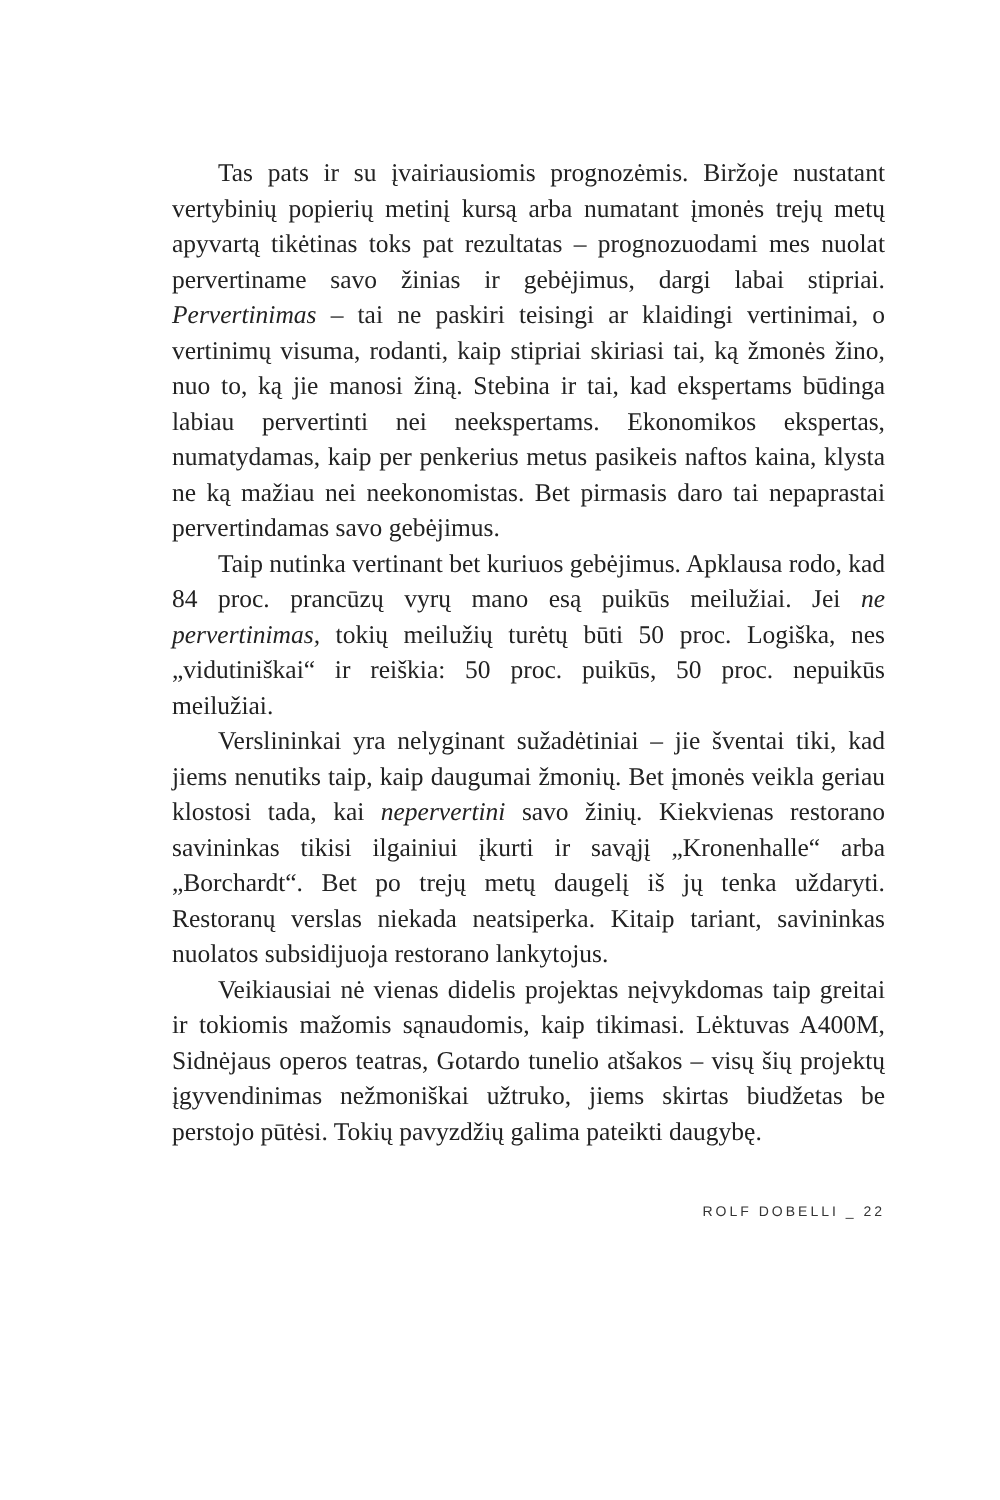Tas pats ir su įvairiausiomis prognozėmis. Biržoje nustatant vertybinių popierių metinį kursą arba numatant įmonės trejų metų apyvartą tikėtinas toks pat rezultatas – prognozuodami mes nuolat pervertiname savo žinias ir gebėjimus, dargi labai stipriai. Pervertinimas – tai ne paskiri teisingi ar klaidingi vertinimai, o vertinimų visuma, rodanti, kaip stipriai skiriasi tai, ką žmonės žino, nuo to, ką jie manosi žiną. Stebina ir tai, kad ekspertams būdinga labiau pervertinti nei neekspertams. Ekonomikos ekspertas, numatydamas, kaip per penkerius metus pasikeis naftos kaina, klysta ne ką mažiau nei neekonomistas. Bet pirmasis daro tai nepaprastai pervertindamas savo gebėjimus.
Taip nutinka vertinant bet kuriuos gebėjimus. Apklausa rodo, kad 84 proc. prancūzų vyrų mano esą puikūs meilužiai. Jei ne pervertinimas, tokių meilužių turėtų būti 50 proc. Logiška, nes „vidutiniškai“ ir reiškia: 50 proc. puikūs, 50 proc. nepuikūs meilužiai.
Verslininkai yra nelyginant sužadėtiniai – jie šventai tiki, kad jiems nenutiks taip, kaip daugumai žmonių. Bet įmonės veikla geriau klostosi tada, kai nepervertini savo žinių. Kiekvienas restorano savininkas tikisi ilgainiui įkurti ir savąjį „Kronenhalle“ arba „Borchardt“. Bet po trejų metų daugelį iš jų tenka uždaryti. Restoranų verslas niekada neatsiperka. Kitaip tariant, savininkas nuolatos subsidijuoja restorano lankytojus.
Veikiausiai nė vienas didelis projektas neįvykdomas taip greitai ir tokiomis mažomis sąnaudomis, kaip tikimasi. Lėktuvas A400M, Sidnėjaus operos teatras, Gotardo tunelio atšakos – visų šių projektų įgyvendinimas nežmoniškai užtruko, jiems skirtas biudžetas be perstojo pūtėsi. Tokių pavyzdžių galima pateikti daugybę.
ROLF DOBELLI _ 22